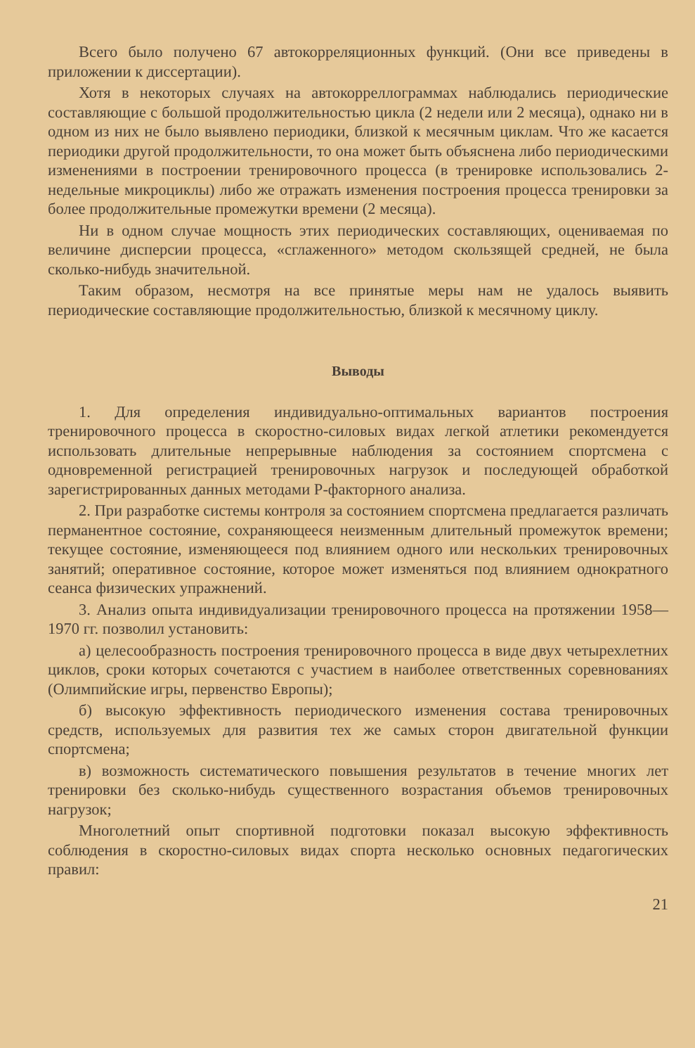Всего было получено 67 автокорреляционных функций. (Они все приведены в приложении к диссертации).
Хотя в некоторых случаях на автокорреллограммах наблюдались периодические составляющие с большой продолжительностью цикла (2 недели или 2 месяца), однако ни в одном из них не было выявлено периодики, близкой к месячным циклам. Что же касается периодики другой продолжительности, то она может быть объяснена либо периодическими изменениями в построении тренировочного процесса (в тренировке использовались 2-недельные микроциклы) либо же отражать изменения построения процесса тренировки за более продолжительные промежутки времени (2 месяца).
Ни в одном случае мощность этих периодических составляющих, оцениваемая по величине дисперсии процесса, «сглаженного» методом скользящей средней, не была сколько-нибудь значительной.
Таким образом, несмотря на все принятые меры нам не удалось выявить периодические составляющие продолжительностью, близкой к месячному циклу.
Выводы
1. Для определения индивидуально-оптимальных вариантов построения тренировочного процесса в скоростно-силовых видах легкой атлетики рекомендуется использовать длительные непрерывные наблюдения за состоянием спортсмена с одновременной регистрацией тренировочных нагрузок и последующей обработкой зарегистрированных данных методами Р-факторного анализа.
2. При разработке системы контроля за состоянием спортсмена предлагается различать перманентное состояние, сохраняющееся неизменным длительный промежуток времени; текущее состояние, изменяющееся под влиянием одного или нескольких тренировочных занятий; оперативное состояние, которое может изменяться под влиянием однократного сеанса физических упражнений.
3. Анализ опыта индивидуализации тренировочного процесса на протяжении 1958—1970 гг. позволил установить:
а) целесообразность построения тренировочного процесса в виде двух четырехлетних циклов, сроки которых сочетаются с участием в наиболее ответственных соревнованиях (Олимпийские игры, первенство Европы);
б) высокую эффективность периодического изменения состава тренировочных средств, используемых для развития тех же самых сторон двигательной функции спортсмена;
в) возможность систематического повышения результатов в течение многих лет тренировки без сколько-нибудь существенного возрастания объемов тренировочных нагрузок;
Многолетний опыт спортивной подготовки показал высокую эффективность соблюдения в скоростно-силовых видах спорта несколько основных педагогических правил:
21